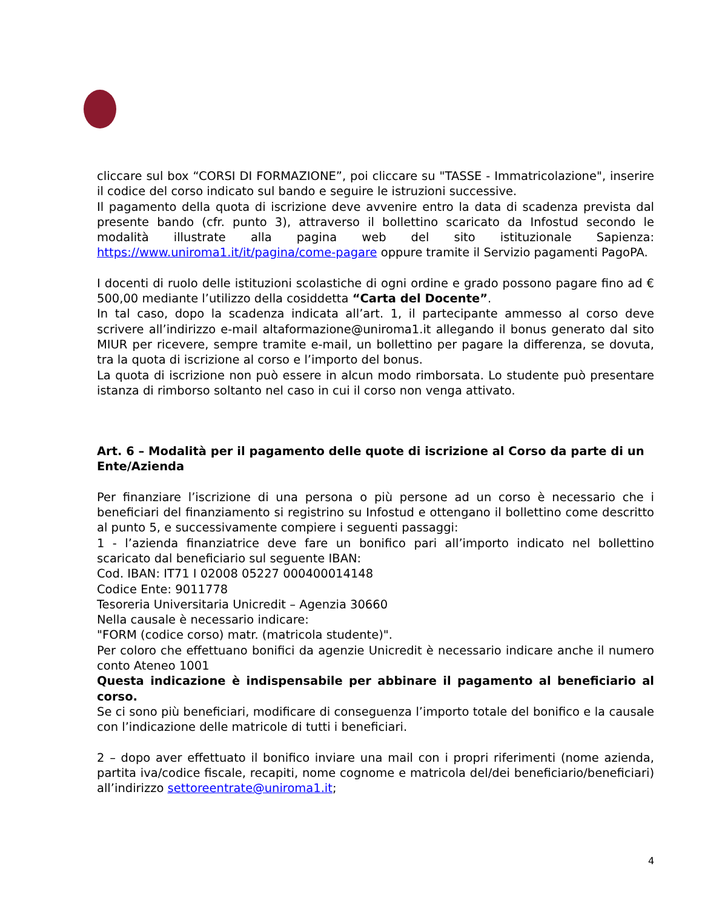cliccare sul box “CORSI DI FORMAZIONE”, poi cliccare su "TASSE - Immatricolazione", inserire il codice del corso indicato sul bando e seguire le istruzioni successive.
Il pagamento della quota di iscrizione deve avvenire entro la data di scadenza prevista dal presente bando (cfr. punto 3), attraverso il bollettino scaricato da Infostud secondo le modalità illustrate alla pagina web del sito istituzionale Sapienza: https://www.uniroma1.it/it/pagina/come-pagare oppure tramite il Servizio pagamenti PagoPA.
I docenti di ruolo delle istituzioni scolastiche di ogni ordine e grado possono pagare fino ad € 500,00 mediante l’utilizzo della cosiddetta “Carta del Docente”.
In tal caso, dopo la scadenza indicata all’art. 1, il partecipante ammesso al corso deve scrivere all’indirizzo e-mail altaformazione@uniroma1.it allegando il bonus generato dal sito MIUR per ricevere, sempre tramite e-mail, un bollettino per pagare la differenza, se dovuta, tra la quota di iscrizione al corso e l’importo del bonus.
La quota di iscrizione non può essere in alcun modo rimborsata. Lo studente può presentare istanza di rimborso soltanto nel caso in cui il corso non venga attivato.
Art. 6 – Modalità per il pagamento delle quote di iscrizione al Corso da parte di un Ente/Azienda
Per finanziare l’iscrizione di una persona o più persone ad un corso è necessario che i beneficiari del finanziamento si registrino su Infostud e ottengano il bollettino come descritto al punto 5, e successivamente compiere i seguenti passaggi:
1 - l’azienda finanziatrice deve fare un bonifico pari all’importo indicato nel bollettino scaricato dal beneficiario sul seguente IBAN:
Cod. IBAN: IT71 I 02008 05227 000400014148
Codice Ente: 9011778
Tesoreria Universitaria Unicredit – Agenzia 30660
Nella causale è necessario indicare:
"FORM (codice corso) matr. (matricola studente)".
Per coloro che effettuano bonifici da agenzie Unicredit è necessario indicare anche il numero conto Ateneo 1001
Questa indicazione è indispensabile per abbinare il pagamento al beneficiario al corso.
Se ci sono più beneficiari, modificare di conseguenza l’importo totale del bonifico e la causale con l’indicazione delle matricole di tutti i beneficiari.
2 – dopo aver effettuato il bonifico inviare una mail con i propri riferimenti (nome azienda, partita iva/codice fiscale, recapiti, nome cognome e matricola del/dei beneficiario/beneficiari) all’indirizzo settoreentrate@uniroma1.it;
4